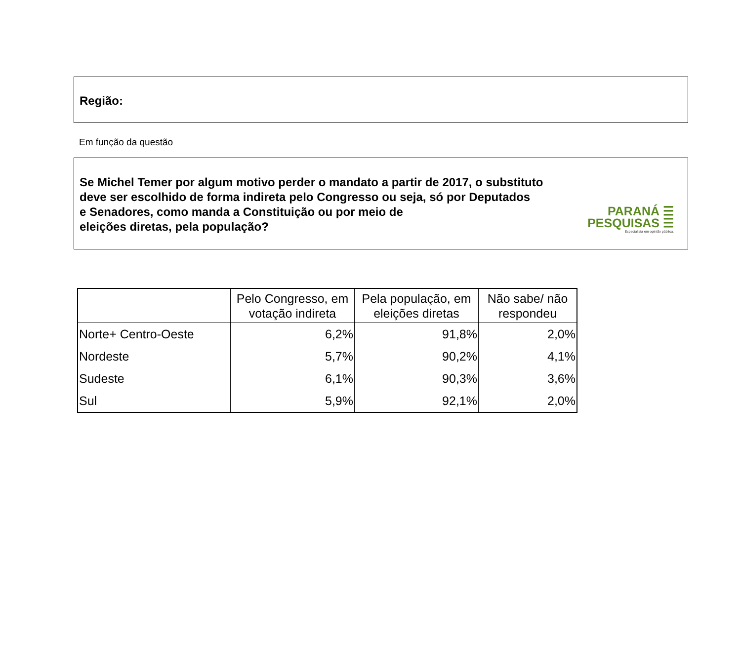Região:
Em função da questão
Se Michel Temer por algum motivo perder o mandato a partir de 2017, o substituto
deve ser escolhido de forma indireta pelo Congresso ou seja, só por Deputados
e Senadores, como manda a Constituição ou por meio de
eleições diretas, pela população?
PARANÁ ☰
PESQUISAS ☰
Especialista em opinião pública.
| | Pelo Congresso, em votação indireta | Pela população, em eleições diretas | Não sabe/ não respondeu |
| --- | --- | --- | --- |
| Norte+ Centro-Oeste | 6,2% | 91,8% | 2,0% |
| Nordeste | 5,7% | 90,2% | 4,1% |
| Sudeste | 6,1% | 90,3% | 3,6% |
| Sul | 5,9% | 92,1% | 2,0% |